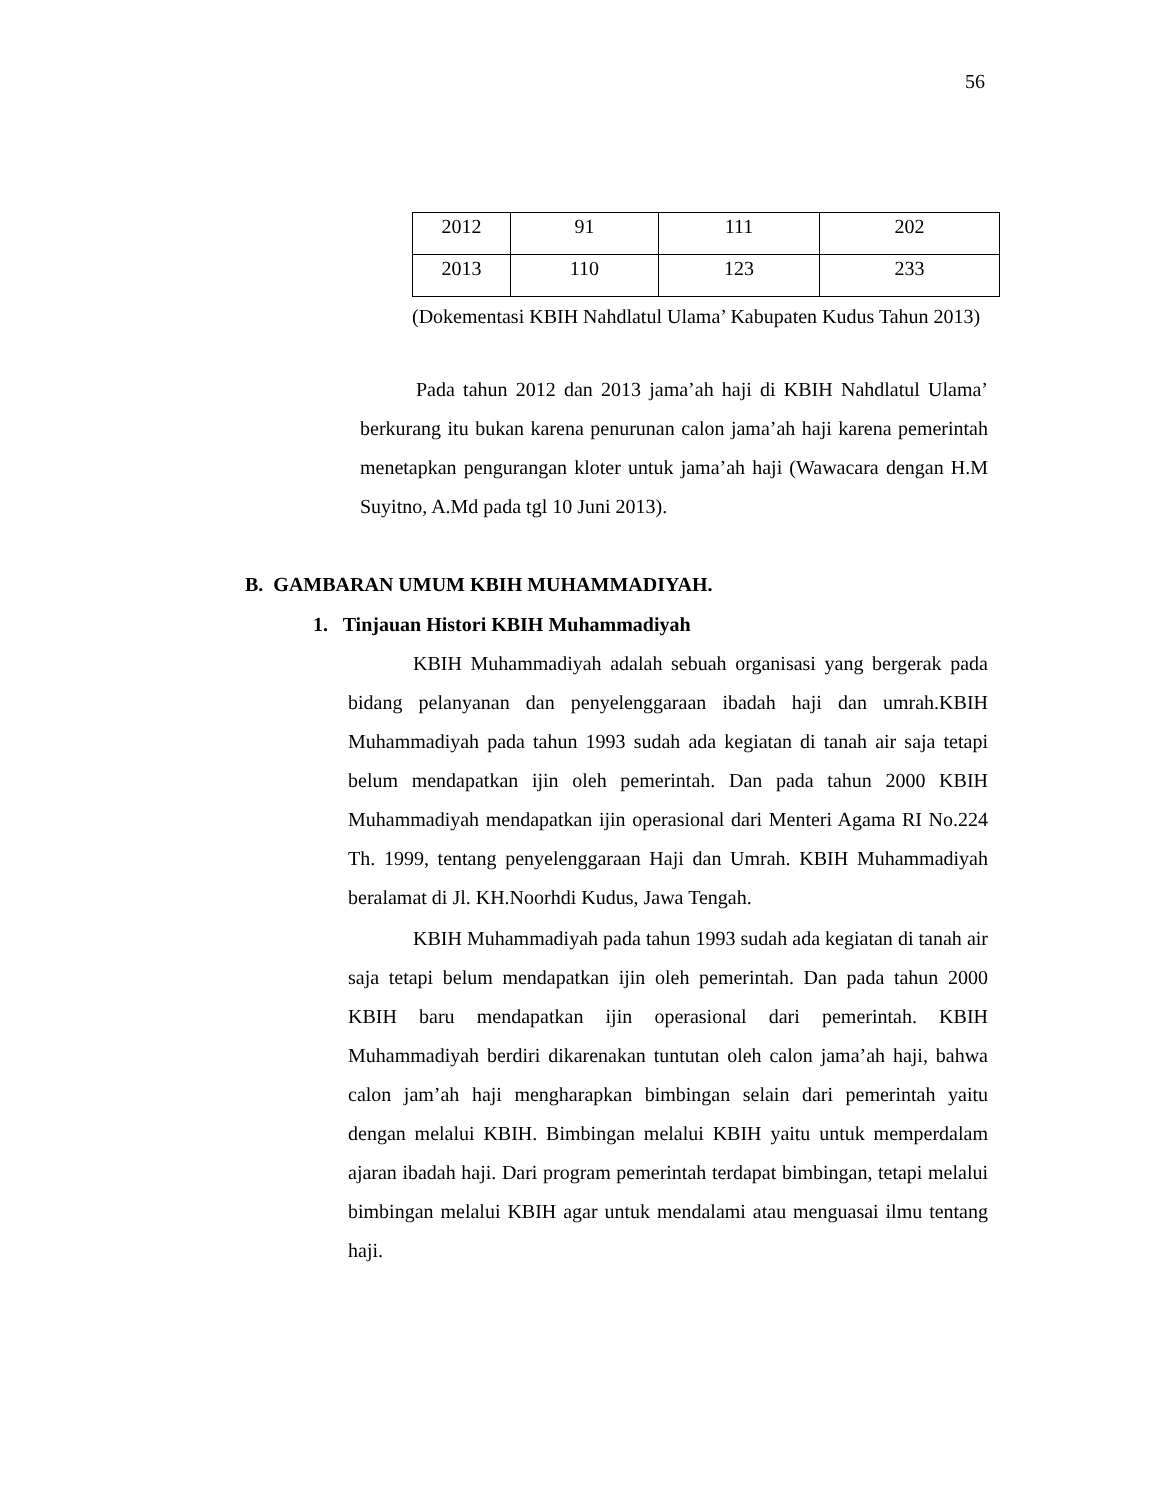56
| 2012 | 91 | 111 | 202 |
| 2013 | 110 | 123 | 233 |
(Dokementasi KBIH Nahdlatul Ulama’ Kabupaten Kudus Tahun 2013)
Pada tahun 2012 dan 2013 jama’ah haji di KBIH Nahdlatul Ulama’ berkurang itu bukan karena penurunan calon jama’ah haji karena pemerintah menetapkan pengurangan kloter untuk jama’ah haji (Wawacara dengan H.M Suyitno, A.Md pada tgl 10 Juni 2013).
B. GAMBARAN UMUM KBIH MUHAMMADIYAH.
1. Tinjauan Histori KBIH Muhammadiyah
KBIH Muhammadiyah adalah sebuah organisasi yang bergerak pada bidang pelanyanan dan penyelenggaraan ibadah haji dan umrah.KBIH Muhammadiyah pada tahun 1993 sudah ada kegiatan di tanah air saja tetapi belum mendapatkan ijin oleh pemerintah. Dan pada tahun 2000 KBIH Muhammadiyah mendapatkan ijin operasional dari Menteri Agama RI No.224 Th. 1999, tentang penyelenggaraan Haji dan Umrah. KBIH Muhammadiyah beralamat di Jl. KH.Noorhdi Kudus, Jawa Tengah.
KBIH Muhammadiyah pada tahun 1993 sudah ada kegiatan di tanah air saja tetapi belum mendapatkan ijin oleh pemerintah. Dan pada tahun 2000 KBIH baru mendapatkan ijin operasional dari pemerintah. KBIH Muhammadiyah berdiri dikarenakan tuntutan oleh calon jama’ah haji, bahwa calon jam’ah haji mengharapkan bimbingan selain dari pemerintah yaitu dengan melalui KBIH. Bimbingan melalui KBIH yaitu untuk memperdalam ajaran ibadah haji. Dari program pemerintah terdapat bimbingan, tetapi melalui bimbingan melalui KBIH agar untuk mendalami atau menguasai ilmu tentang haji.